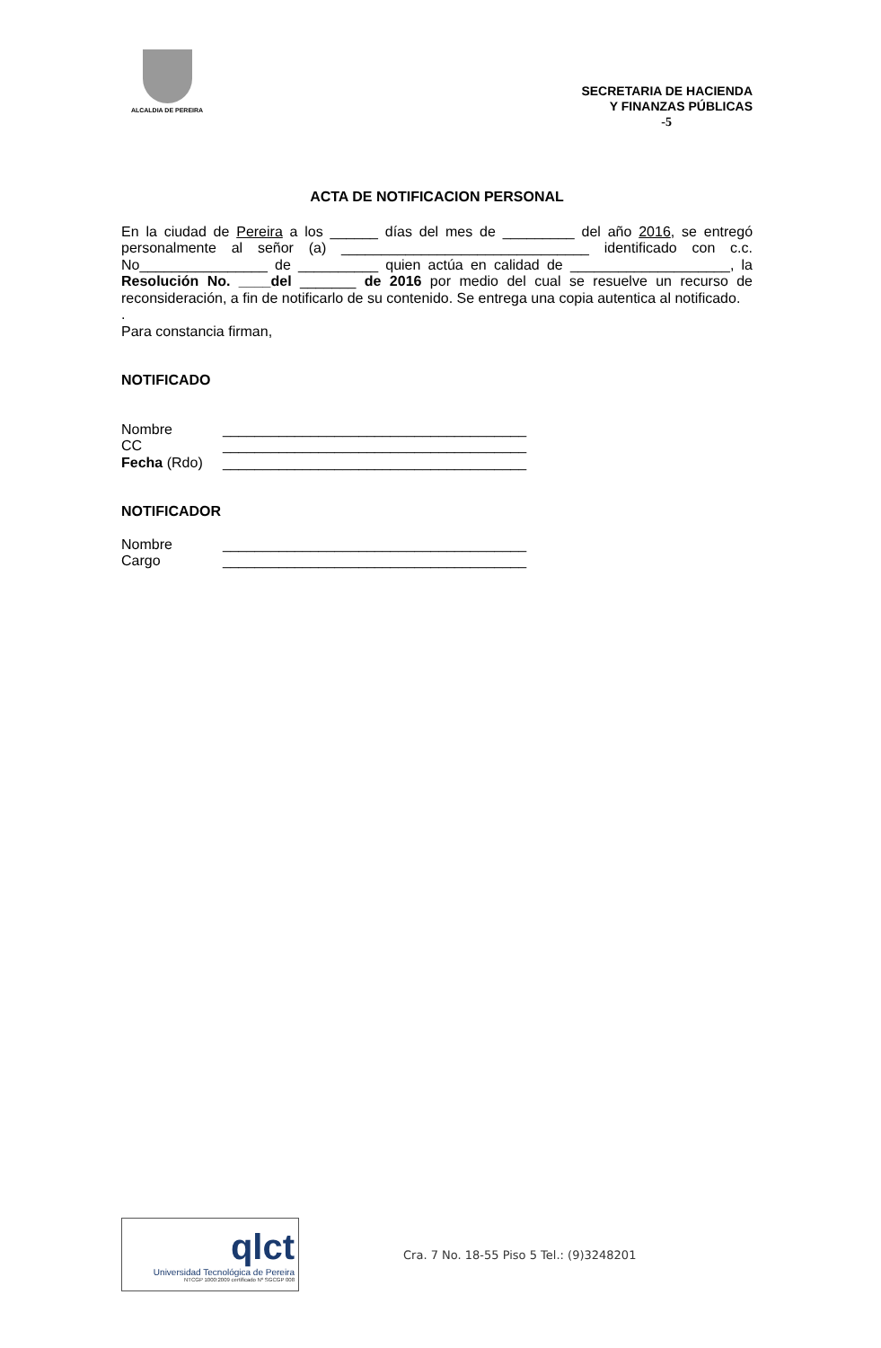ALCALDIA DE PEREIRA
SECRETARIA DE HACIENDA
Y FINANZAS PÚBLICAS
-5
ACTA DE NOTIFICACION PERSONAL
En la ciudad de Pereira a los ______ días del mes de _________ del año 2016, se entregó personalmente al señor (a) _______________________________ identificado con c.c. No________________ de __________ quien actúa en calidad de ____________________, la Resolución No. ____del _______ de 2016 por medio del cual se resuelve un recurso de reconsideración, a fin de notificarlo de su contenido. Se entrega una copia autentica al notificado.
.
Para constancia firman,
NOTIFICADO
Nombre ______________________________________
CC ______________________________________
Fecha (Rdo) ______________________________________
NOTIFICADOR
Nombre ______________________________________
Cargo ______________________________________
qlct
Universidad Tecnológica de Pereira
NTCGP 1000:2009 certificado Nº SGCGP 008
Cra. 7 No. 18-55 Piso 5 Tel.: (9)3248201